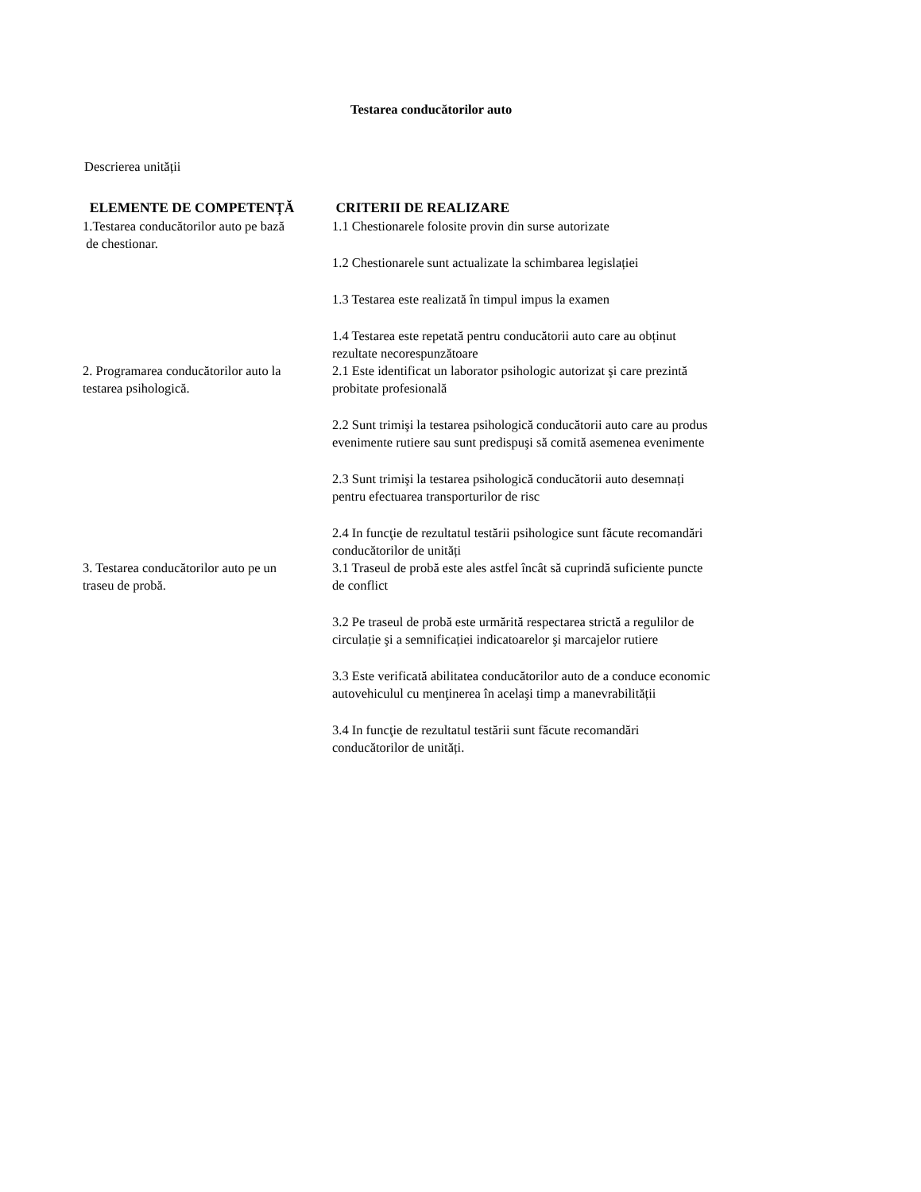Testarea conducătorilor auto
Descrierea unității
| ELEMENTE DE COMPETENȚĂ | CRITERII DE REALIZARE |
| --- | --- |
| 1.Testarea conducătorilor auto pe bază de chestionar. | 1.1 Chestionarele folosite provin din surse autorizate 1.2 Chestionarele sunt actualizate la schimbarea legislației 1.3 Testarea este realizată în timpul impus la examen 1.4 Testarea este repetată pentru conducătorii auto care au obținut rezultate necorespunzătoare |
| 2. Programarea conducătorilor auto la testarea psihologică. | 2.1 Este identificat un laborator psihologic autorizat şi care prezintă probitate profesională 2.2 Sunt trimişi la testarea psihologică conducătorii auto care au produs evenimente rutiere sau sunt predispuşi să comită asemenea evenimente 2.3 Sunt trimişi la testarea psihologică conducătorii auto desemnați pentru efectuarea transporturilor de risc 2.4 In funcţie de rezultatul testării psihologice sunt făcute recomandări conducătorilor de unități |
| 3. Testarea conducătorilor auto pe un traseu de probă. | 3.1 Traseul de probă este ales astfel încât să cuprindă suficiente puncte de conflict 3.2 Pe traseul de probă este urmărită respectarea strictă a regulilor de circulație şi a semnificației indicatoarelor şi marcajelor rutiere 3.3 Este verificată abilitatea conducătorilor auto de a conduce economic autovehiculul cu menţinerea în acelaşi timp a manevrabilității 3.4 In funcţie de rezultatul testării sunt făcute recomandări conducătorilor de unități. |